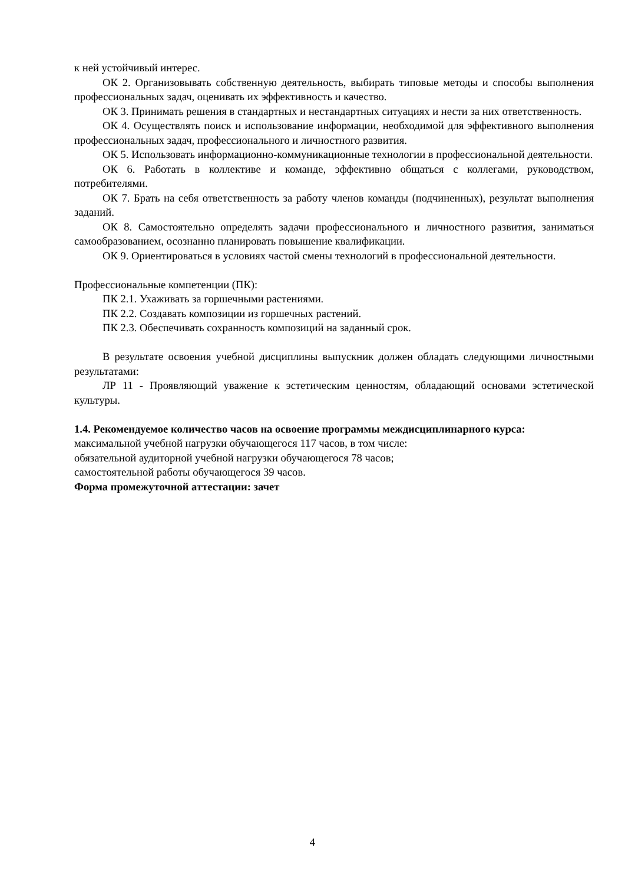к ней устойчивый интерес.
ОК 2. Организовывать собственную деятельность, выбирать типовые методы и способы выполнения профессиональных задач, оценивать их эффективность и качество.
ОК 3. Принимать решения в стандартных и нестандартных ситуациях и нести за них ответственность.
ОК 4. Осуществлять поиск и использование информации, необходимой для эффективного выполнения профессиональных задач, профессионального и личностного развития.
ОК 5. Использовать информационно-коммуникационные технологии в профессиональной деятельности.
ОК 6. Работать в коллективе и команде, эффективно общаться с коллегами, руководством, потребителями.
ОК 7. Брать на себя ответственность за работу членов команды (подчиненных), результат выполнения заданий.
ОК 8. Самостоятельно определять задачи профессионального и личностного развития, заниматься самообразованием, осознанно планировать повышение квалификации.
ОК 9. Ориентироваться в условиях частой смены технологий в профессиональной деятельности.
Профессиональные компетенции (ПК):
ПК 2.1. Ухаживать за горшечными растениями.
ПК 2.2. Создавать композиции из горшечных растений.
ПК 2.3. Обеспечивать сохранность композиций на заданный срок.
В результате освоения учебной дисциплины выпускник должен обладать следующими личностными результатами:
ЛР 11 - Проявляющий уважение к эстетическим ценностям, обладающий основами эстетической культуры.
1.4. Рекомендуемое количество часов на освоение программы междисциплинарного курса:
максимальной учебной нагрузки обучающегося 117 часов, в том числе:
обязательной аудиторной учебной нагрузки обучающегося 78 часов;
самостоятельной работы обучающегося 39 часов.
Форма промежуточной аттестации: зачет
4